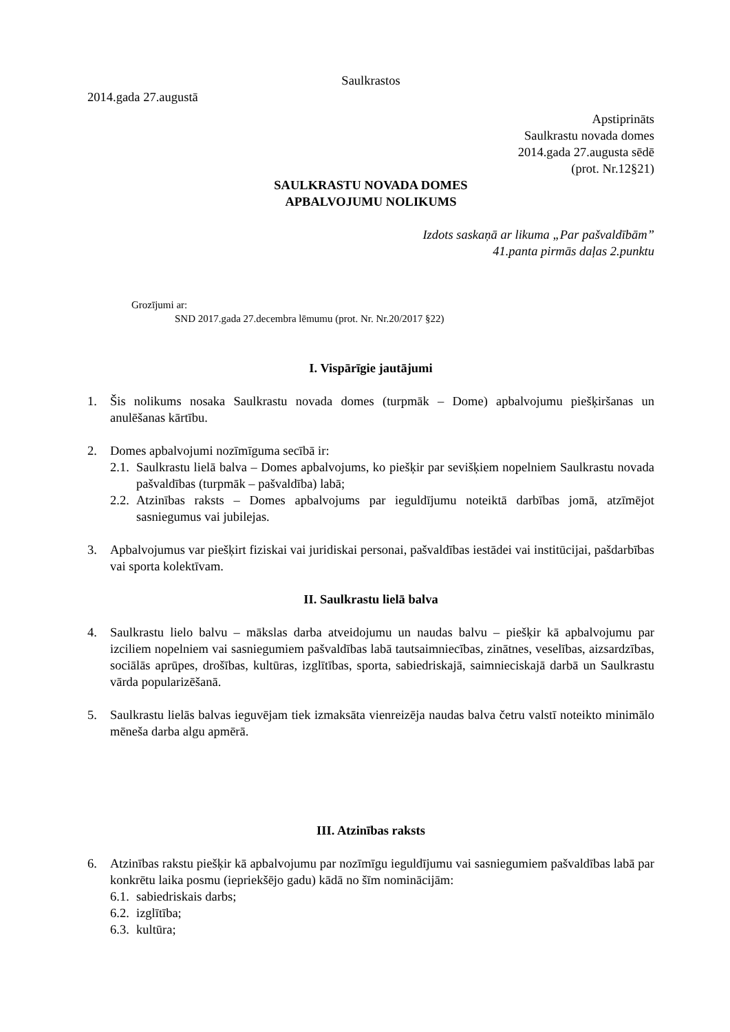Saulkrastos
2014.gada 27.augustā
Apstiprināts
Saulkrastu novada domes
2014.gada 27.augusta sēdē
(prot. Nr.12§21)
SAULKRASTU NOVADA DOMES
APBALVOJUMU NOLIKUMS
Izdots saskaņā ar likuma „Par pašvaldībām”
41.panta pirmās daļas 2.punktu
Grozījumi ar:
SND 2017.gada 27.decembra lēmumu (prot. Nr. Nr.20/2017 §22)
I. Vispārīgie jautājumi
1. Šis nolikums nosaka Saulkrastu novada domes (turpmāk – Dome) apbalvojumu piešķiršanas un anulēšanas kārtību.
2. Domes apbalvojumi nozīmīguma secībā ir:
2.1. Saulkrastu lielā balva – Domes apbalvojums, ko piešķir par sevišķiem nopelniem Saulkrastu novada pašvaldības (turpmāk – pašvaldība) labā;
2.2. Atzinības raksts – Domes apbalvojums par ieguldījumu noteiktā darbības jomā, atzīmējot sasniegumus vai jubilejas.
3. Apbalvojumus var piešķirt fiziskai vai juridiskai personai, pašvaldības iestādei vai institūcijai, pašdarbības vai sporta kolektīvam.
II. Saulkrastu lielā balva
4. Saulkrastu lielo balvu – mākslas darba atveidojumu un naudas balvu – piešķir kā apbalvojumu par izciliem nopelniem vai sasniegumiem pašvaldības labā tautsaimniecības, zinātnes, veselības, aizsardzības, sociālās aprūpes, drošības, kultūras, izglītības, sporta, sabiedriskajā, saimnieciskajā darbā un Saulkrastu vārda popularizēšanā.
5. Saulkrastu lielās balvas ieguvējam tiek izmaksāta vienreizēja naudas balva četru valstī noteikto minimālo mēneša darba algu apmērā.
III. Atzinības raksts
6. Atzinības rakstu piešķir kā apbalvojumu par nozīmīgu ieguldījumu vai sasniegumiem pašvaldības labā par konkrētu laika posmu (iepriekšējo gadu) kādā no šīm nominācijām:
6.1. sabiedriskais darbs;
6.2. izglītība;
6.3. kultūra;